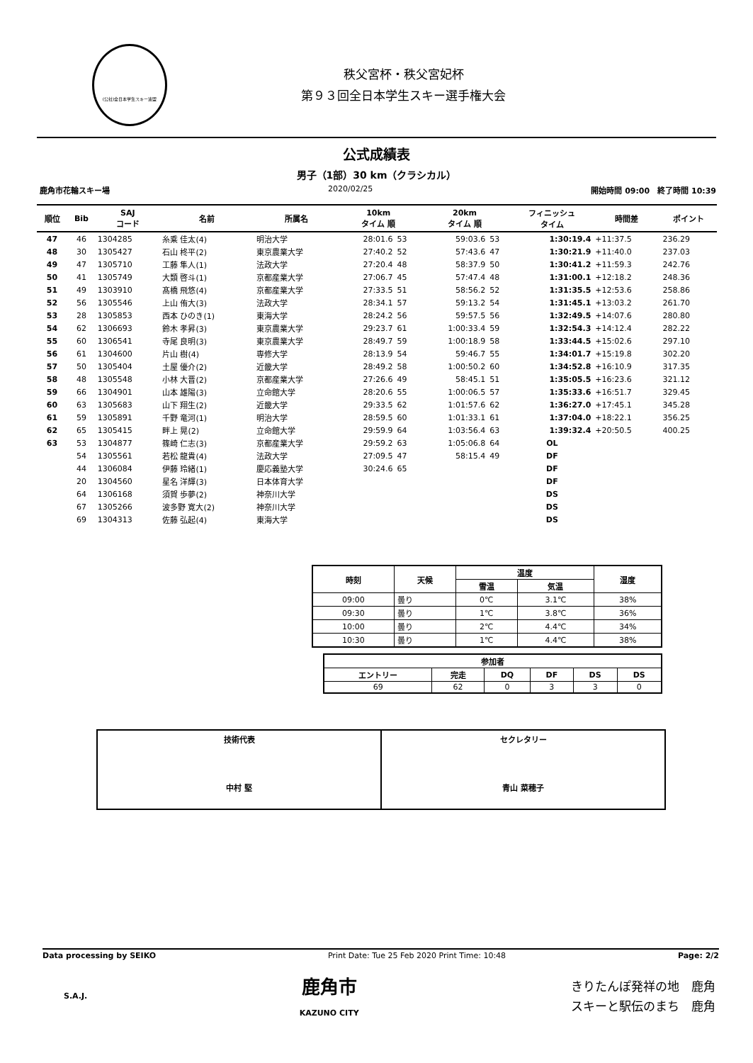(公社)全日本学生スキー連盟
秩父宮杯・秩父宮妃杯
第９３回全日本学生スキー選手権大会
公式成績表
男子（1部）30 km（クラシカル）
鹿角市花輪スキー場 2020/02/25 開始時間 09:00　終了時間 10:39
| 順位 | Bib | SAJ コード | 名前 | 所属名 | 10km タイム 順 | | 20km タイム 順 | | フィニッシュ タイム | 時間差 | ポイント |
| --- | --- | --- | --- | --- | --- | --- | --- | --- | --- | --- | --- |
| 47 | 46 | 1304285 | 糸乘 佳太(4) | 明治大学 | 28:01.6 | 53 | 59:03.6 | 53 | 1:30:19.4 | +11:37.5 | 236.29 |
| 48 | 30 | 1305427 | 石山 柊平(2) | 東京農業大学 | 27:40.2 | 52 | 57:43.6 | 47 | 1:30:21.9 | +11:40.0 | 237.03 |
| 49 | 47 | 1305710 | 工藤 隼人(1) | 法政大学 | 27:20.4 | 48 | 58:37.9 | 50 | 1:30:41.2 | +11:59.3 | 242.76 |
| 50 | 41 | 1305749 | 大類 啓斗(1) | 京都産業大学 | 27:06.7 | 45 | 57:47.4 | 48 | 1:31:00.1 | +12:18.2 | 248.36 |
| 51 | 49 | 1303910 | 髙橋 飛悠(4) | 京都産業大学 | 27:33.5 | 51 | 58:56.2 | 52 | 1:31:35.5 | +12:53.6 | 258.86 |
| 52 | 56 | 1305546 | 上山 侑大(3) | 法政大学 | 28:34.1 | 57 | 59:13.2 | 54 | 1:31:45.1 | +13:03.2 | 261.70 |
| 53 | 28 | 1305853 | 西本 ひのき(1) | 東海大学 | 28:24.2 | 56 | 59:57.5 | 56 | 1:32:49.5 | +14:07.6 | 280.80 |
| 54 | 62 | 1306693 | 鈴木 孝昇(3) | 東京農業大学 | 29:23.7 | 61 | 1:00:33.4 | 59 | 1:32:54.3 | +14:12.4 | 282.22 |
| 55 | 60 | 1306541 | 寺尾 良明(3) | 東京農業大学 | 28:49.7 | 59 | 1:00:18.9 | 58 | 1:33:44.5 | +15:02.6 | 297.10 |
| 56 | 61 | 1304600 | 片山 樹(4) | 専修大学 | 28:13.9 | 54 | 59:46.7 | 55 | 1:34:01.7 | +15:19.8 | 302.20 |
| 57 | 50 | 1305404 | 土屋 優介(2) | 近畿大学 | 28:49.2 | 58 | 1:00:50.2 | 60 | 1:34:52.8 | +16:10.9 | 317.35 |
| 58 | 48 | 1305548 | 小林 大晋(2) | 京都産業大学 | 27:26.6 | 49 | 58:45.1 | 51 | 1:35:05.5 | +16:23.6 | 321.12 |
| 59 | 66 | 1304901 | 山本 雄陽(3) | 立命館大学 | 28:20.6 | 55 | 1:00:06.5 | 57 | 1:35:33.6 | +16:51.7 | 329.45 |
| 60 | 63 | 1305683 | 山下 翔生(2) | 近畿大学 | 29:33.5 | 62 | 1:01:57.6 | 62 | 1:36:27.0 | +17:45.1 | 345.28 |
| 61 | 59 | 1305891 | 千野 竜河(1) | 明治大学 | 28:59.5 | 60 | 1:01:33.1 | 61 | 1:37:04.0 | +18:22.1 | 356.25 |
| 62 | 65 | 1305415 | 畔上 晃(2) | 立命館大学 | 29:59.9 | 64 | 1:03:56.4 | 63 | 1:39:32.4 | +20:50.5 | 400.25 |
| 63 | 53 | 1304877 | 篠崎 仁志(3) | 京都産業大学 | 29:59.2 | 63 | 1:05:06.8 | 64 | OL | | |
| | 54 | 1305561 | 若松 龍貴(4) | 法政大学 | 27:09.5 | 47 | 58:15.4 | 49 | DF | | |
| | 44 | 1306084 | 伊藤 玲緒(1) | 慶応義塾大学 | 30:24.6 | 65 | | | DF | | |
| | 20 | 1304560 | 星名 洋輝(3) | 日本体育大学 | | | | | DF | | |
| | 64 | 1306168 | 須賀 歩夢(2) | 神奈川大学 | | | | | DS | | |
| | 67 | 1305266 | 波多野 寛大(2) | 神奈川大学 | | | | | DS | | |
| | 69 | 1304313 | 佐藤 弘起(4) | 東海大学 | | | | | DS | | |
| 時刻 | 天候 | 温度 | | 湿度 |
| --- | --- | --- | --- | --- |
| | | 雪温 | 気温 | |
| 09:00 | 曇り | 0℃ | 3.1℃ | 38% |
| 09:30 | 曇り | 1℃ | 3.8℃ | 36% |
| 10:00 | 曇り | 2℃ | 4.4℃ | 34% |
| 10:30 | 曇り | 1℃ | 4.4℃ | 38% |
| 参加者 | | | | | |
| --- | --- | --- | --- | --- | --- |
| エントリー | 完走 | DQ | DF | DS | DS |
| 69 | 62 | 0 | 3 | 3 | 0 |
技術代表
中村 堅
セクレタリー
青山 菜穂子
Data processing by SEIKO Print Date: Tue 25 Feb 2020 Print Time: 10:48 Page: 2/2
S.A.J.
鹿角市
KAZUNO CITY
きりたんぽ発祥の地　鹿角
スキーと駅伝のまち　鹿角